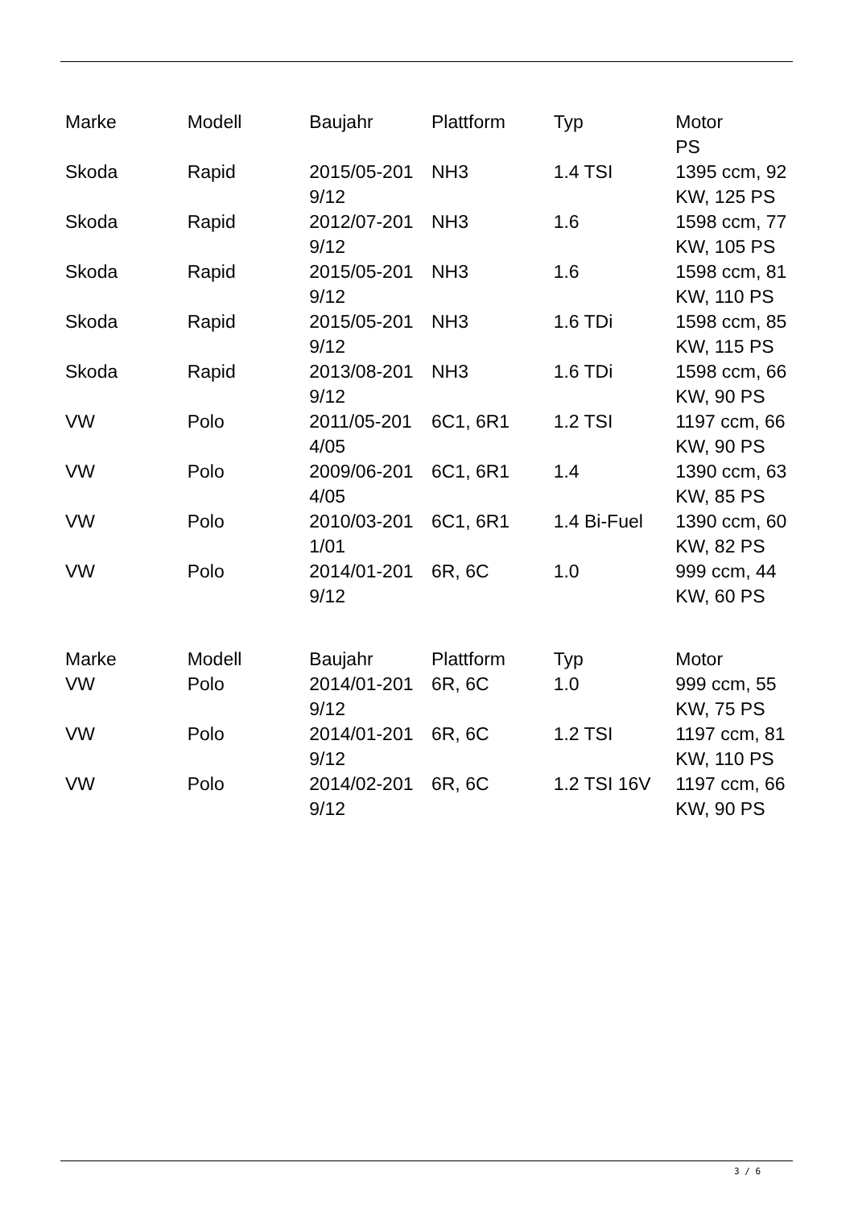| Marke | Modell | Baujahr | Plattform | Typ | Motor PS |
| --- | --- | --- | --- | --- | --- |
| Skoda | Rapid | 2015/05-2019/12 | NH3 | 1.4 TSI | 1395 ccm, 92 KW, 125 PS |
| Skoda | Rapid | 2012/07-2019/12 | NH3 | 1.6 | 1598 ccm, 77 KW, 105 PS |
| Skoda | Rapid | 2015/05-2019/12 | NH3 | 1.6 | 1598 ccm, 81 KW, 110 PS |
| Skoda | Rapid | 2015/05-2019/12 | NH3 | 1.6 TDi | 1598 ccm, 85 KW, 115 PS |
| Skoda | Rapid | 2013/08-2019/12 | NH3 | 1.6 TDi | 1598 ccm, 66 KW, 90 PS |
| VW | Polo | 2011/05-2014/05 | 6C1, 6R1 | 1.2 TSI | 1197 ccm, 66 KW, 90 PS |
| VW | Polo | 2009/06-2014/05 | 6C1, 6R1 | 1.4 | 1390 ccm, 63 KW, 85 PS |
| VW | Polo | 2010/03-2011/01 | 6C1, 6R1 | 1.4 Bi-Fuel | 1390 ccm, 60 KW, 82 PS |
| VW | Polo | 2014/01-2019/12 | 6R, 6C | 1.0 | 999 ccm, 44 KW, 60 PS |
| Marke | Modell | Baujahr | Plattform | Typ | Motor |
| --- | --- | --- | --- | --- | --- |
| VW | Polo | 2014/01-2019/12 | 6R, 6C | 1.0 | 999 ccm, 55 KW, 75 PS |
| VW | Polo | 2014/01-2019/12 | 6R, 6C | 1.2 TSI | 1197 ccm, 81 KW, 110 PS |
| VW | Polo | 2014/02-2019/12 | 6R, 6C | 1.2 TSI 16V | 1197 ccm, 66 KW, 90 PS |
3 / 6